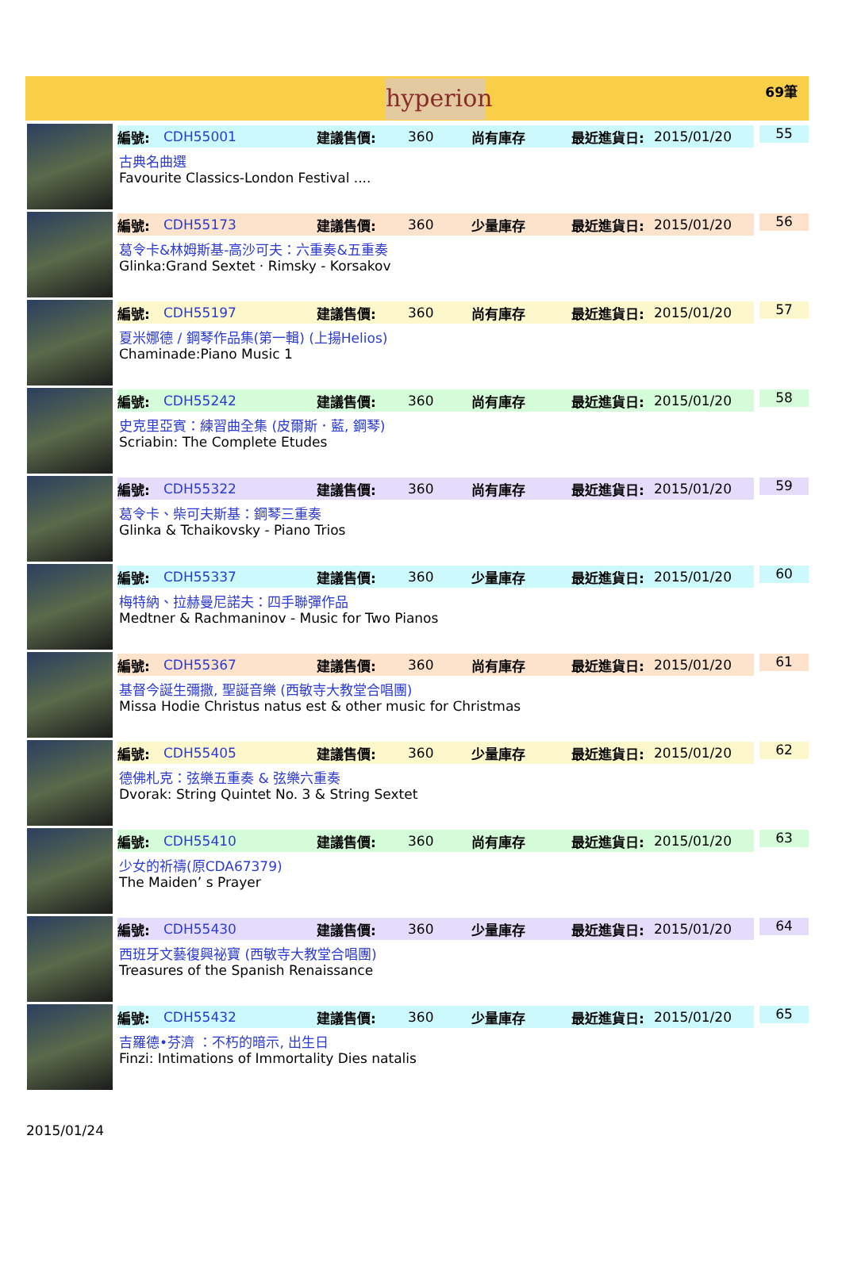hyperion
69筆
編號: CDH55001 建議售價: 360 尚有庫存 最近進貨日: 2015/01/20 55
古典名曲選
Favourite Classics-London Festival ....
編號: CDH55173 建議售價: 360 少量庫存 最近進貨日: 2015/01/20 56
葛令卡&林姆斯基-高沙可夫：六重奏&五重奏
Glinka:Grand Sextet · Rimsky - Korsakov
編號: CDH55197 建議售價: 360 尚有庫存 最近進貨日: 2015/01/20 57
夏米娜德 / 鋼琴作品集(第一輯) (上揚Helios)
Chaminade:Piano Music 1
編號: CDH55242 建議售價: 360 尚有庫存 最近進貨日: 2015/01/20 58
史克里亞賓：練習曲全集 (皮爾斯．藍, 鋼琴)
Scriabin: The Complete Etudes
編號: CDH55322 建議售價: 360 尚有庫存 最近進貨日: 2015/01/20 59
葛令卡、柴可夫斯基：鋼琴三重奏
Glinka & Tchaikovsky - Piano Trios
編號: CDH55337 建議售價: 360 少量庫存 最近進貨日: 2015/01/20 60
梅特納、拉赫曼尼諾夫：四手聯彈作品
Medtner & Rachmaninov - Music for Two Pianos
編號: CDH55367 建議售價: 360 尚有庫存 最近進貨日: 2015/01/20 61
基督今誕生彌撒, 聖誕音樂 (西敏寺大教堂合唱團)
Missa Hodie Christus natus est & other music for Christmas
編號: CDH55405 建議售價: 360 少量庫存 最近進貨日: 2015/01/20 62
德佛札克：弦樂五重奏 & 弦樂六重奏
Dvorak: String Quintet No. 3 & String Sextet
編號: CDH55410 建議售價: 360 尚有庫存 最近進貨日: 2015/01/20 63
少女的祈禱(原CDA67379)
The Maiden’ s Prayer
編號: CDH55430 建議售價: 360 少量庫存 最近進貨日: 2015/01/20 64
西班牙文藝復興祕寶 (西敏寺大教堂合唱團)
Treasures of the Spanish Renaissance
編號: CDH55432 建議售價: 360 少量庫存 最近進貨日: 2015/01/20 65
吉羅德•芬濟 ：不朽的暗示, 出生日
Finzi: Intimations of Immortality Dies natalis
2015/01/24